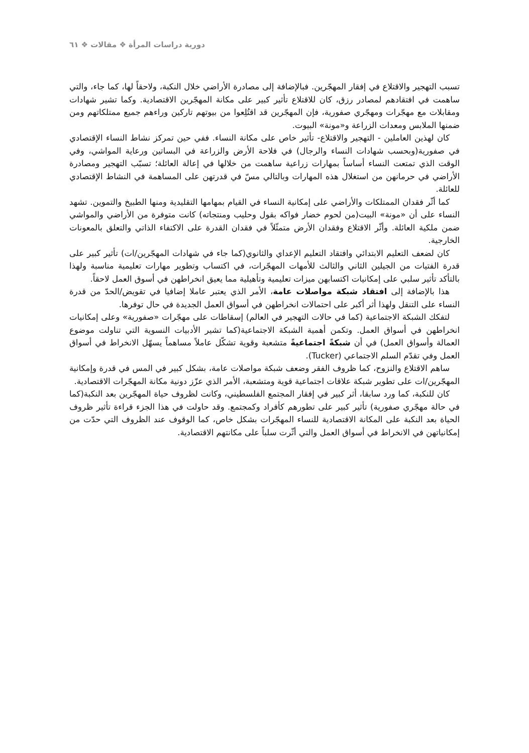دورية دراسات المرأة ❖ مقالات ❖ ٦١
تسبب التهجير والاقتلاع في إفقار المهجّرين. فبالإضافة إلى مصادرة الأراضي خلال النكبة، ولاحقاً لها، كما جاء، والتي ساهمت في افتقادهم لمصادر رزق، كان للاقتلاع تأثير كبير على مكانة المهجّرين الاقتصادية. وكما تشير شهادات ومقابلات مع مهجّرات ومهجّري صفورية، فإن المهجّرين قد اقتُلِعوا من بيوتهم تاركين وراءهم جميع ممتلكاتهم ومن ضمنها الملابس ومعدات الزراعة و«مونة» البيوت.
كان لهذين العاملين - التهجير والاقتلاع- تأثير خاص على مكانة النساء. ففي حين تمركز نشاط النساء الإقتصادي في صفورية(وبحسب شهادات النساء والرجال) في فلاحة الأرض والزراعة في البساتين ورعاية المواشي، وفي الوقت الذي تمتعت النساء أساساً بمهارات زراعية ساهمت من خلالها في إعالة العائلة؛ تسبّب التهجير ومصادرة الأراضي في حرمانهن من استغلال هذه المهارات وبالتالي مسّ في قدرتهن على المساهمة في النشاط الإقتصادي للعائلة.
كما أثّر فقدان الممتلكات والأراضي على إمكانية النساء في القيام بمهامها التقليدية ومنها الطبيخ والتموين. تشهد النساء على أن «مونة» البيت(من لحوم خضار فواكه بقول وحليب ومنتجاته) كانت متوفرة من الأراضي والمواشي ضمن ملكية العائلة. وأثّر الاقتلاع وفقدان الأرض متمثّلاً في فقدان القدرة على الاكتفاء الذاتي والتعلق بالمعونات الخارجية.
كان لضعف التعليم الابتدائي وافتقاد التعليم الإعداي والثانوي(كما جاء في شهادات المهجّرين/ات) تأثير كبير على قدرة الفتيات من الجيلين الثاني والثالث للأمهات المهجّرات، في اكتساب وتطوير مهارات تعليمية مناسبة ولهذا بالتأكد تأثير سلبي على إمكانيات اكتسابهن ميزات تعليمية وتأهيلية مما يعيق انخراطهن في أسوق العمل لاحقاً.
هذا بالإضافة إلى افتقاد شبكة مواصلات عامة، الأمر الذي يعتبر عاملا إضافيا في تقويض/الحدّ من قدرة النساء على التنقل ولهذا أثر أكبر على احتمالات انخراطهن في أسواق العمل الجديدة في حال توفرها.
لتفكك الشبكة الاجتماعية (كما في حالات التهجير في العالم) إسقاطات على مهجّرات «صفورية» وعلى إمكانيات انخراطهن في أسواق العمل. وتكمن أهمية الشبكة الاجتماعية(كما تشير الأدبيات النسوية التي تناولت موضوع العمالة وأسواق العمل) في أن شبكةً اجتماعيةً متشعبة وقوية تشكّل عاملاً مساهماً يسهّل الانخراط في أسواق العمل وفي تقدّم السلم الاجتماعي (Tucker).
ساهم الاقتلاع والنزوح، كما ظروف الفقر وضعف شبكة مواصلات عامة، بشكل كبير في المس في قدرة وإمكانية المهجّرين/ات على تطوير شبكة علاقات اجتماعية قوية ومتشعبة، الأمر الذي عزّز دونية مكانة المهجّرات الاقتصادية.
كان للنكبة، كما ورد سابقا، أثر كبير في إفقار المجتمع الفلسطيني، وكانت لظروف حياة المهجّرين بعد النكبة(كما في حالة مهجّري صفورية) تأثير كبير على تطورهم كأفراد وكمجتمع. وقد حاولت في هذا الجزء قراءة تأثير ظروف الحياة بعد النكبة على المكانة الاقتصادية للنساء المهجّرات بشكل خاص، كما الوقوف عند الظروف التي حدّت من إمكانياتهن في الانخراط في أسواق العمل والتي أثّرت سلباً على مكانتهم الاقتصادية.